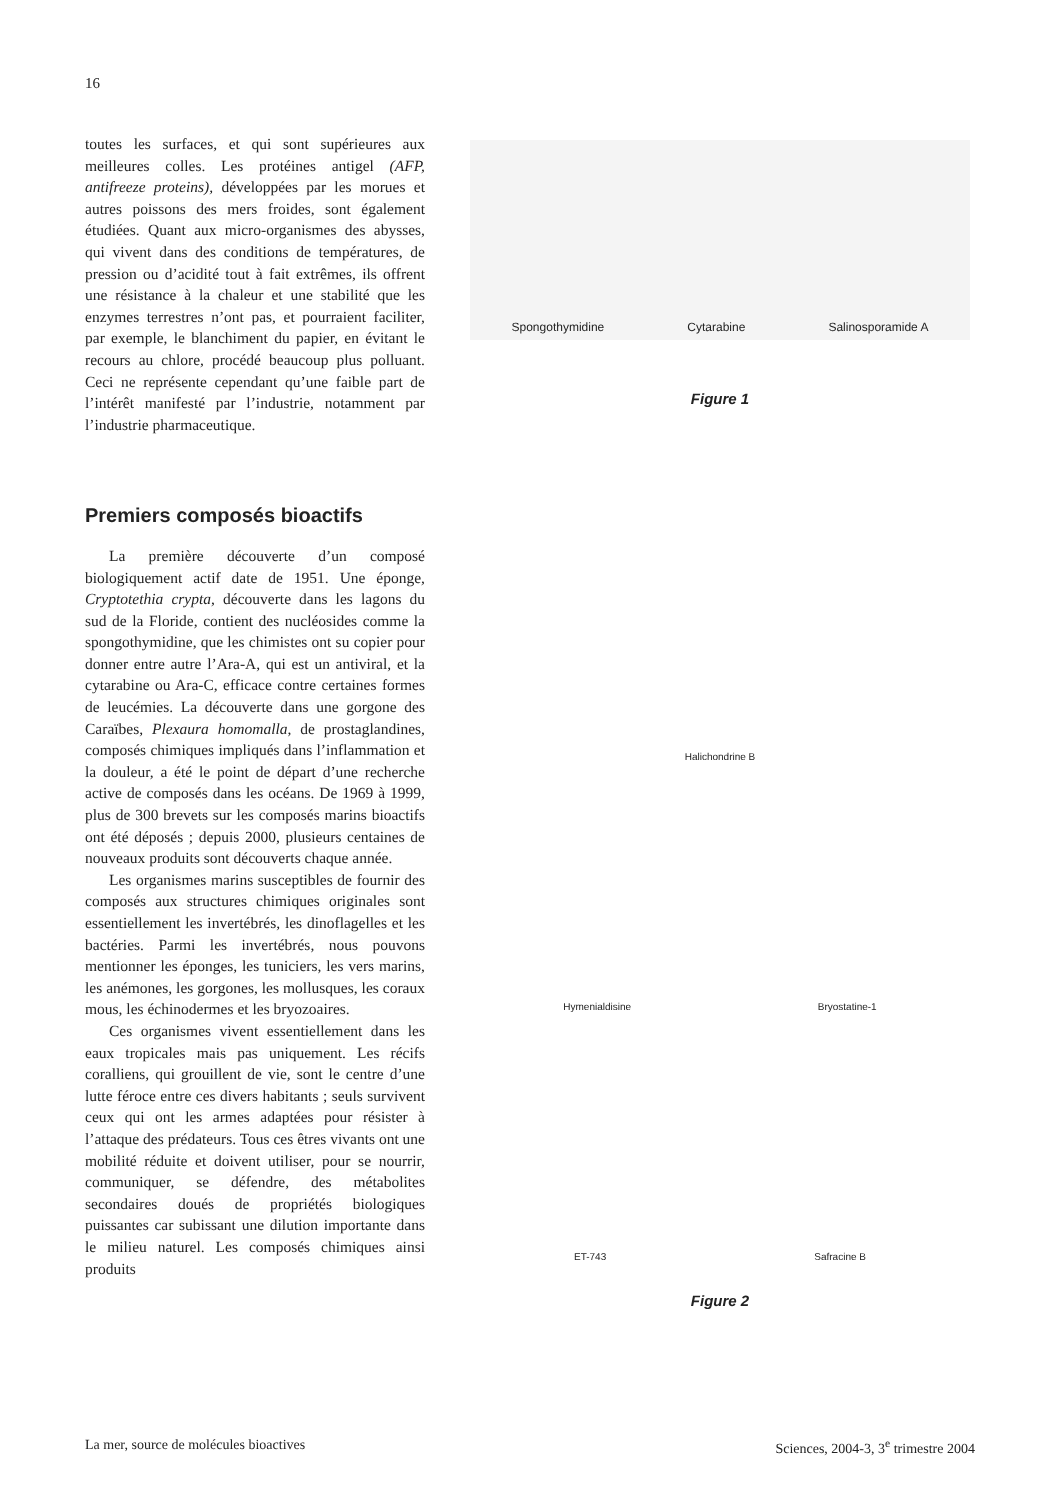16
toutes les surfaces, et qui sont supérieures aux meilleures colles. Les protéines antigel (AFP, antifreeze proteins), développées par les morues et autres poissons des mers froides, sont également étudiées. Quant aux micro-organismes des abysses, qui vivent dans des conditions de températures, de pression ou d’acidité tout à fait extrêmes, ils offrent une résistance à la chaleur et une stabilité que les enzymes terrestres n’ont pas, et pourraient faciliter, par exemple, le blanchiment du papier, en évitant le recours au chlore, procédé beaucoup plus polluant. Ceci ne représente cependant qu’une faible part de l’intérêt manifesté par l’industrie, notamment par l’industrie pharmaceutique.
Premiers composés bioactifs
La première découverte d’un composé biologiquement actif date de 1951. Une éponge, Cryptotethia crypta, découverte dans les lagons du sud de la Floride, contient des nucléosides comme la spongothymidine, que les chimistes ont su copier pour donner entre autre l’Ara-A, qui est un antiviral, et la cytarabine ou Ara-C, efficace contre certaines formes de leucémies. La découverte dans une gorgone des Caraïbes, Plexaura homomalla, de prostaglandines, composés chimiques impliqués dans l’inflammation et la douleur, a été le point de départ d’une recherche active de composés dans les océans. De 1969 à 1999, plus de 300 brevets sur les composés marins bioactifs ont été déposés ; depuis 2000, plusieurs centaines de nouveaux produits sont découverts chaque année.
Les organismes marins susceptibles de fournir des composés aux structures chimiques originales sont essentiellement les invertébrés, les dinoflagelles et les bactéries. Parmi les invertébrés, nous pouvons mentionner les éponges, les tuniciers, les vers marins, les anémones, les gorgones, les mollusques, les coraux mous, les échinodermes et les bryozoaires.
Ces organismes vivent essentiellement dans les eaux tropicales mais pas uniquement. Les récifs coralliens, qui grouillent de vie, sont le centre d’une lutte féroce entre ces divers habitants ; seuls survivent ceux qui ont les armes adaptées pour résister à l’attaque des prédateurs. Tous ces êtres vivants ont une mobilité réduite et doivent utiliser, pour se nourrir, communiquer, se défendre, des métabolites secondaires doués de propriétés biologiques puissantes car subissant une dilution importante dans le milieu naturel. Les composés chimiques ainsi produits
Spongothymidine Cytarabine Salinosporamide A
Figure 1
Halichondrine B
Hymenialdisine Bryostatine-1
ET-743 Safracine B
Figure 2
La mer, source de molécules bioactives
Sciences, 2004-3, 3<sup>e</sup> trimestre 2004